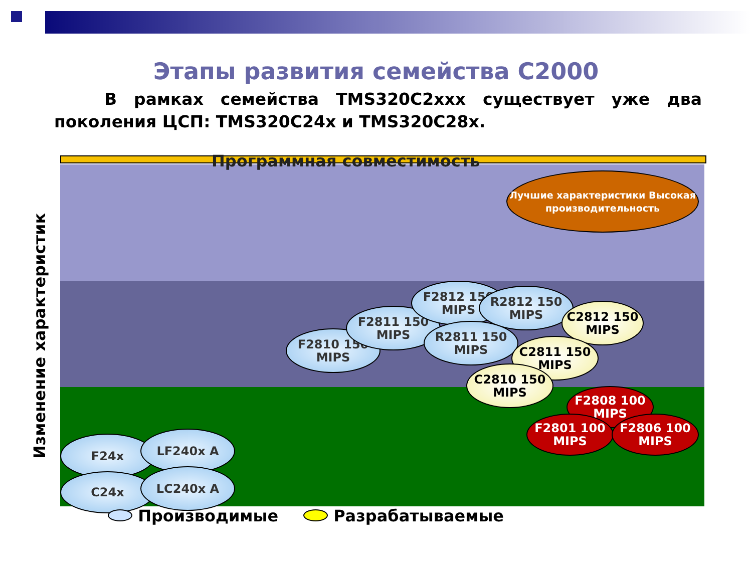Этапы развития семейства C2000
В рамках семейства TMS320C2xxx существует уже два поколения ЦСП: TMS320C24x и TMS320C28x.
Изменение характеристик
Программная совместимость
Лучшие характеристики Высокая производительность
F24x LF240x A
C24x LC240x A
F2810 150 MIPS
F2811 150 MIPS
F2812 150 MIPS
R2812 150 MIPS
R2811 150 MIPS
C2812 150 MIPS
C2811 150 MIPS
C2810 150 MIPS
F2808 100 MIPS
F2801 100 MIPS
F2806 100 MIPS
Производимые Разрабатываемые